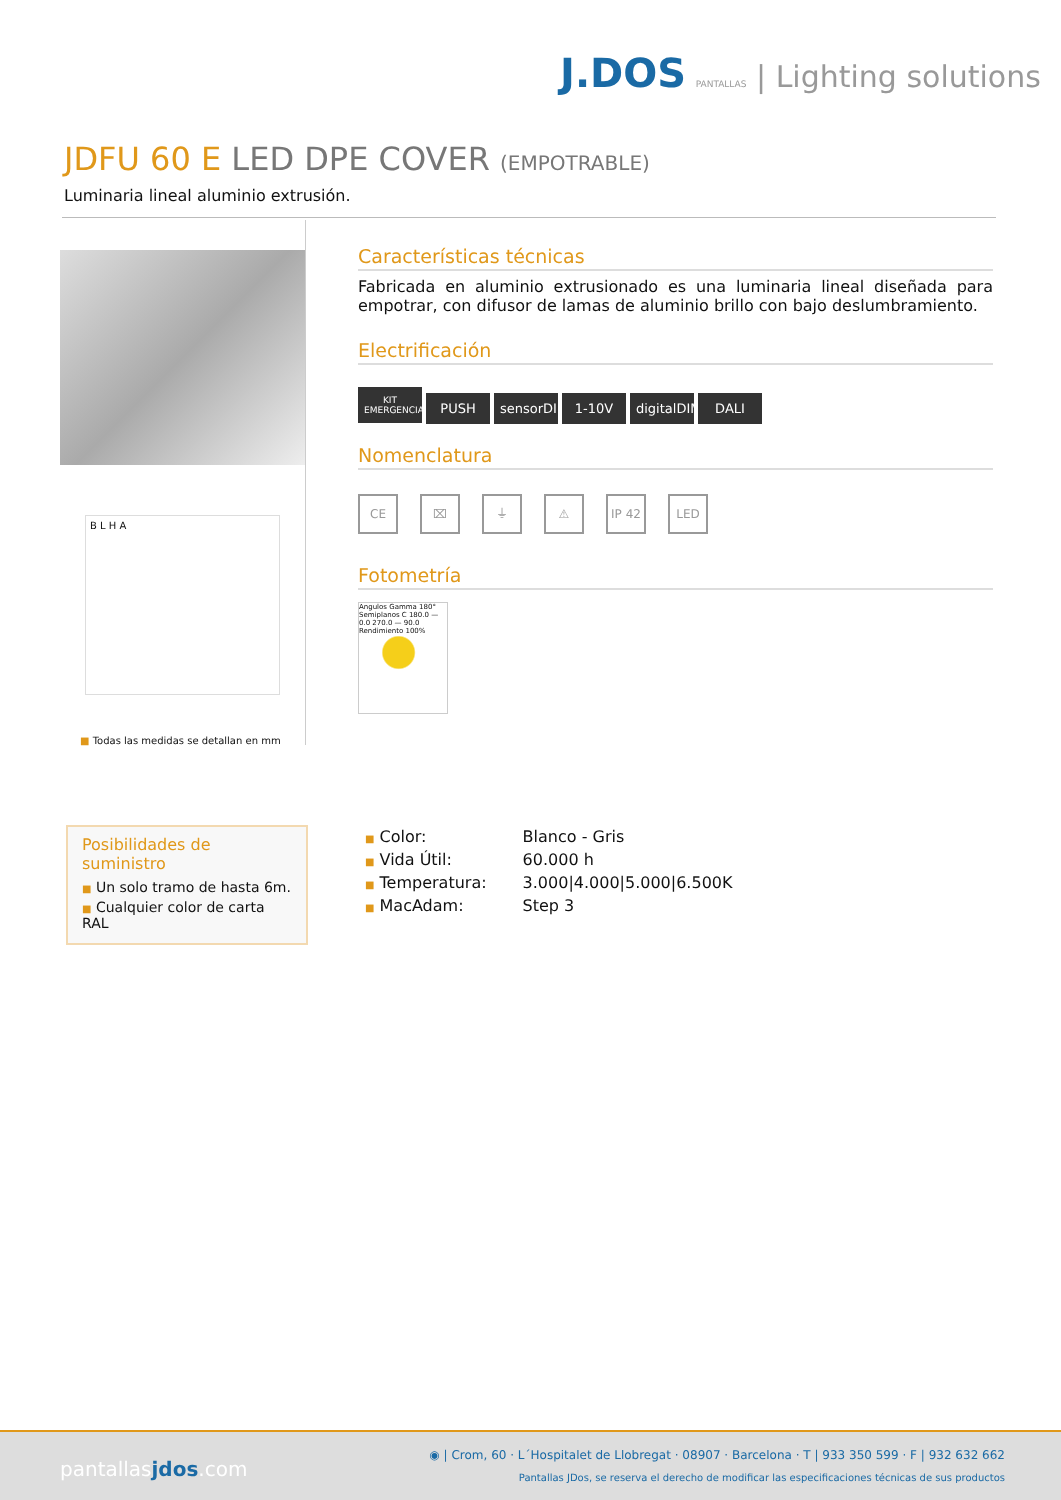J.DOS PANTALLAS | Lighting solutions
JDFU 60 E LED DPE COVER (EMPOTRABLE)
Luminaria lineal aluminio extrusión.
B L H A
■ Todas las medidas se detallan en mm
Características técnicas
Fabricada en aluminio extrusionado es una luminaria lineal diseñada para empotrar, con difusor de lamas de aluminio brillo con bajo deslumbramiento.
Electrificación
KIT EMERGENCIA PUSH sensorDIM 1-10V digitalDIM DALI
Nomenclatura
CE ⌧ ⏚ ⚠ IP 42 LED
Fotometría
Angulos Gamma 180° Semiplanos C 180.0 — 0.0 270.0 — 90.0 Rendimiento 100%
Posibilidades de suministro
■ Un solo tramo de hasta 6m.
■ Cualquier color de carta RAL
| ■ Color: | Blanco - Gris |
| ■ Vida Útil: | 60.000 h |
| ■ Temperatura: | 3.000/4.000/5.000/6.500K |
| ■ MacAdam: | Step 3 |
pantallasjdos.com
◉ | Crom, 60 · L´Hospitalet de Llobregat · 08907 · Barcelona · T | 933 350 599 · F | 932 632 662
Pantallas JDos, se reserva el derecho de modificar las especificaciones técnicas de sus productos